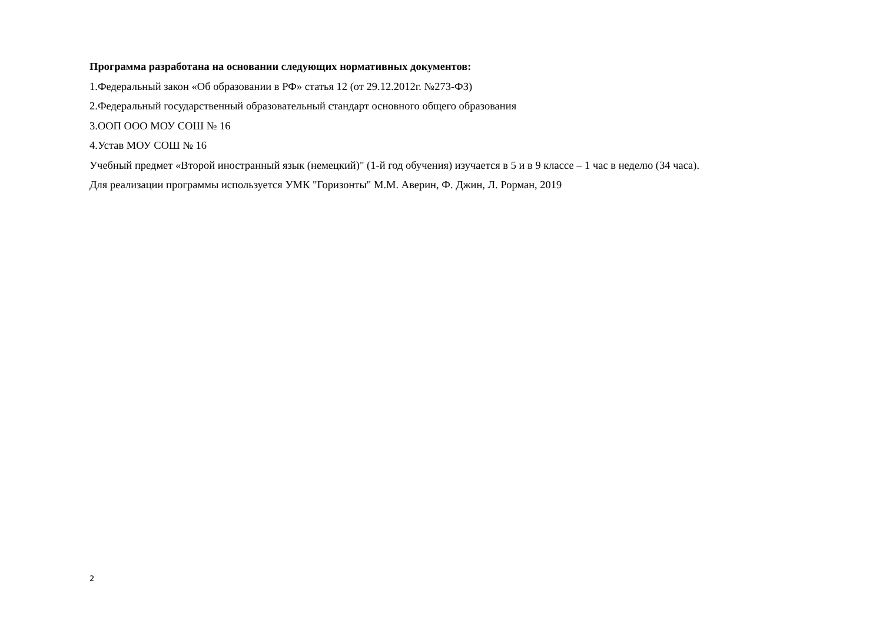Программа разработана на основании следующих нормативных документов:
1.Федеральный закон «Об образовании в РФ» статья 12 (от 29.12.2012г. №273-ФЗ)
2.Федеральный государственный образовательный стандарт основного общего образования
3.ООП ООО МОУ СОШ № 16
4.Устав МОУ СОШ № 16
Учебный предмет «Второй иностранный язык (немецкий)" (1-й год обучения) изучается в 5 и в 9 классе – 1 час в неделю (34 часа).
Для реализации программы используется УМК "Горизонты" М.М. Аверин, Ф. Джин, Л. Рорман, 2019
2